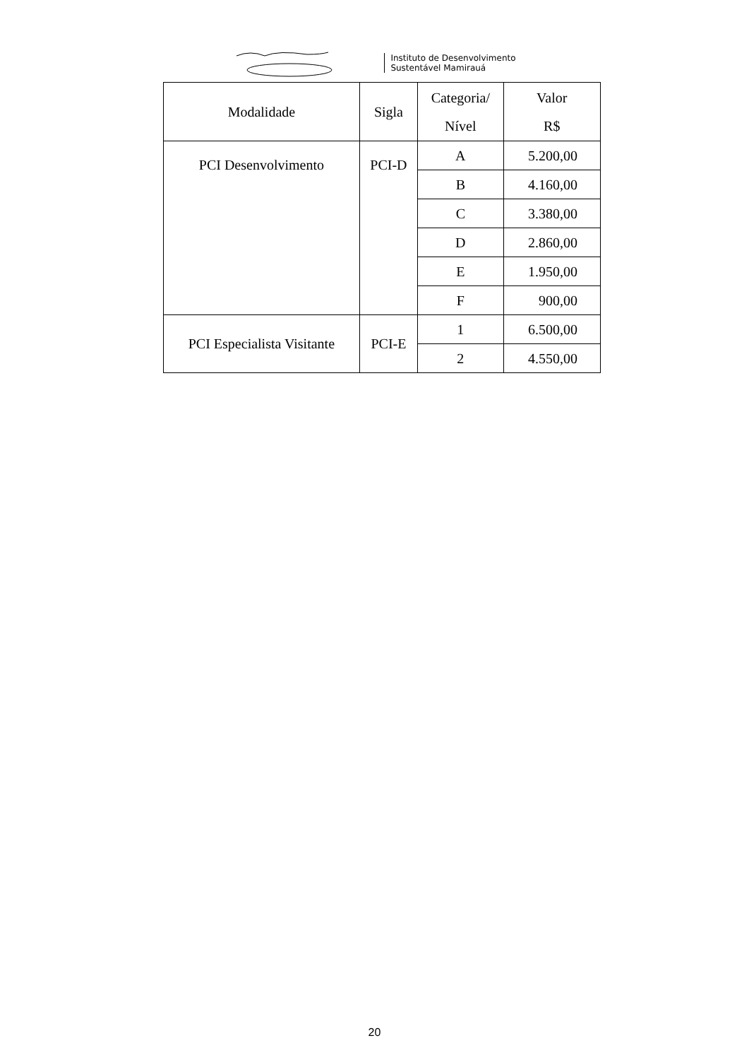Instituto de Desenvolvimento
Sustentável Mamirauá
| Modalidade | Sigla | Categoria/ Nível | Valor R$ |
| --- | --- | --- | --- |
| PCI Desenvolvimento | PCI-D | A | 5.200,00 |
| | | B | 4.160,00 |
| | | C | 3.380,00 |
| | | D | 2.860,00 |
| | | E | 1.950,00 |
| | | F | 900,00 |
| PCI Especialista Visitante | PCI-E | 1 | 6.500,00 |
| | | 2 | 4.550,00 |
20